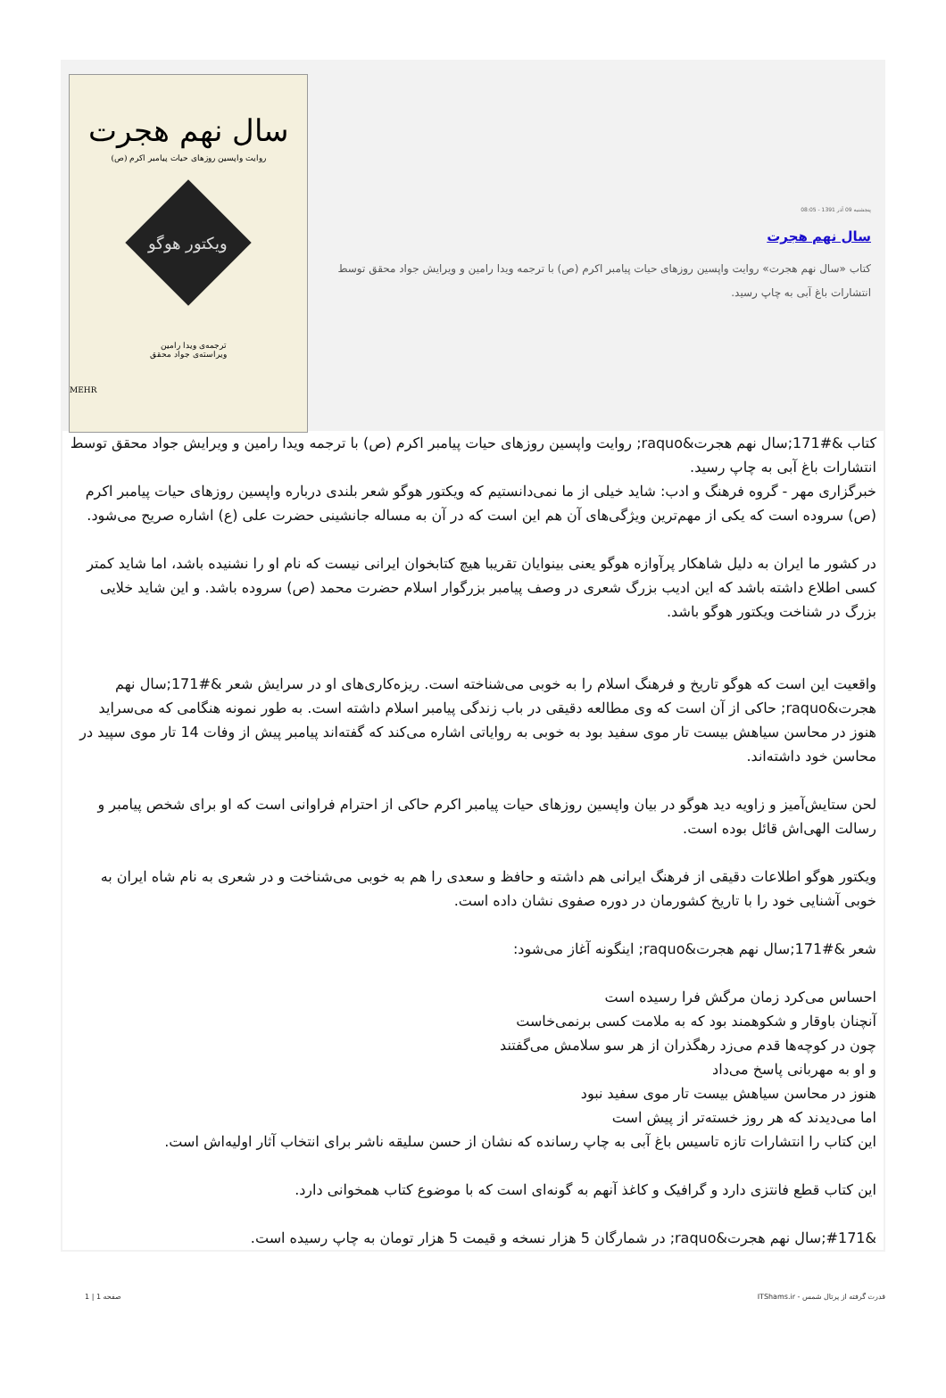پنجشنبه 09 آذر 1391 - 08:05
سال نهم هجرت
کتاب «سال نهم هجرت» روایت واپسین روزهای حیات پیامبر اکرم (ص) با ترجمه ویدا رامین و ویرایش جواد محقق توسط انتشارات باغ آبی به چاپ رسید.
سال نهم هجرت
روایت واپسین روزهای حیات پیامبر اکرم (ص)
ویکتور هوگو
ترجمه‌ی ویدا رامین
ویراسته‌ی جواد محقق
MEHR
کتاب &#171;سال نهم هجرت&raquo; روایت واپسین روزهای حیات پیامبر اکرم (ص) با ترجمه ویدا رامین و ویرایش جواد محقق توسط انتشارات باغ آبی به چاپ رسید.
خبرگزاری مهر - گروه فرهنگ و ادب: شاید خیلی از ما نمی‌دانستیم که ویکتور هوگو شعر بلندی درباره واپسین روزهای حیات پیامبر اکرم (ص) سروده است که یکی از مهم‌ترین ویژگی‌های آن هم این است که در آن به مساله جانشینی حضرت علی (ع) اشاره صریح می‌شود.
در کشور ما ایران به دلیل شاهکار پرآوازه هوگو یعنی بینوایان تقریبا هیچ کتابخوان ایرانی نیست که نام او را نشنیده باشد، اما شاید کمتر کسی اطلاع داشته باشد که این ادیب بزرگ شعری در وصف پیامبر بزرگوار اسلام حضرت محمد (ص) سروده باشد. و این شاید خلایی بزرگ در شناخت ویکتور هوگو باشد.
واقعیت این است که هوگو تاریخ و فرهنگ اسلام را به خوبی می‌شناخته است. ریزه‌کاری‌های او در سرایش شعر &#171;سال نهم هجرت&raquo; حاکی از آن است که وی مطالعه دقیقی در باب زندگی پیامبر اسلام داشته است. به طور نمونه هنگامی که می‌سراید هنوز در محاسن سیاهش بیست تار موی سفید بود به خوبی به روایاتی اشاره می‌کند که گفته‌اند پیامبر پیش از وفات 14 تار موی سپید در محاسن خود داشته‌اند.
لحن ستایش‌آمیز و زاویه دید هوگو در بیان واپسین روزهای حیات پیامبر اکرم حاکی از احترام فراوانی است که او برای شخص پیامبر و رسالت الهی‌اش قائل بوده است.
ویکتور هوگو اطلاعات دقیقی از فرهنگ ایرانی هم داشته و حافظ و سعدی را هم به خوبی می‌شناخت و در شعری به نام شاه ایران به خوبی آشنایی خود را با تاریخ کشورمان در دوره صفوی نشان داده است.
شعر &#171;سال نهم هجرت&raquo; اینگونه آغاز می‌شود:
احساس می‌کرد زمان مرگش فرا رسیده است
آنچنان باوقار و شکوهمند بود که به ملامت کسی برنمی‌خاست
چون در کوچه‌ها قدم می‌زد رهگذران از هر سو سلامش می‌گفتند
و او به مهربانی پاسخ می‌داد
هنوز در محاسن سیاهش بیست تار موی سفید نبود
اما می‌دیدند که هر روز خسته‌تر از پیش است
این کتاب را انتشارات تازه تاسیس باغ آبی به چاپ رسانده که نشان از حسن سلیقه ناشر برای انتخاب آثار اولیه‌اش است.
این کتاب قطع فانتزی دارد و گرافیک و کاغذ آنهم به گونه‌ای است که با موضوع کتاب همخوانی دارد.
&#171;سال نهم هجرت&raquo; در شمارگان 5 هزار نسخه و قیمت 5 هزار تومان به چاپ رسیده است.
قدرت گرفته از پرتال شمس - ITShams.ir صفحه 1 | 1